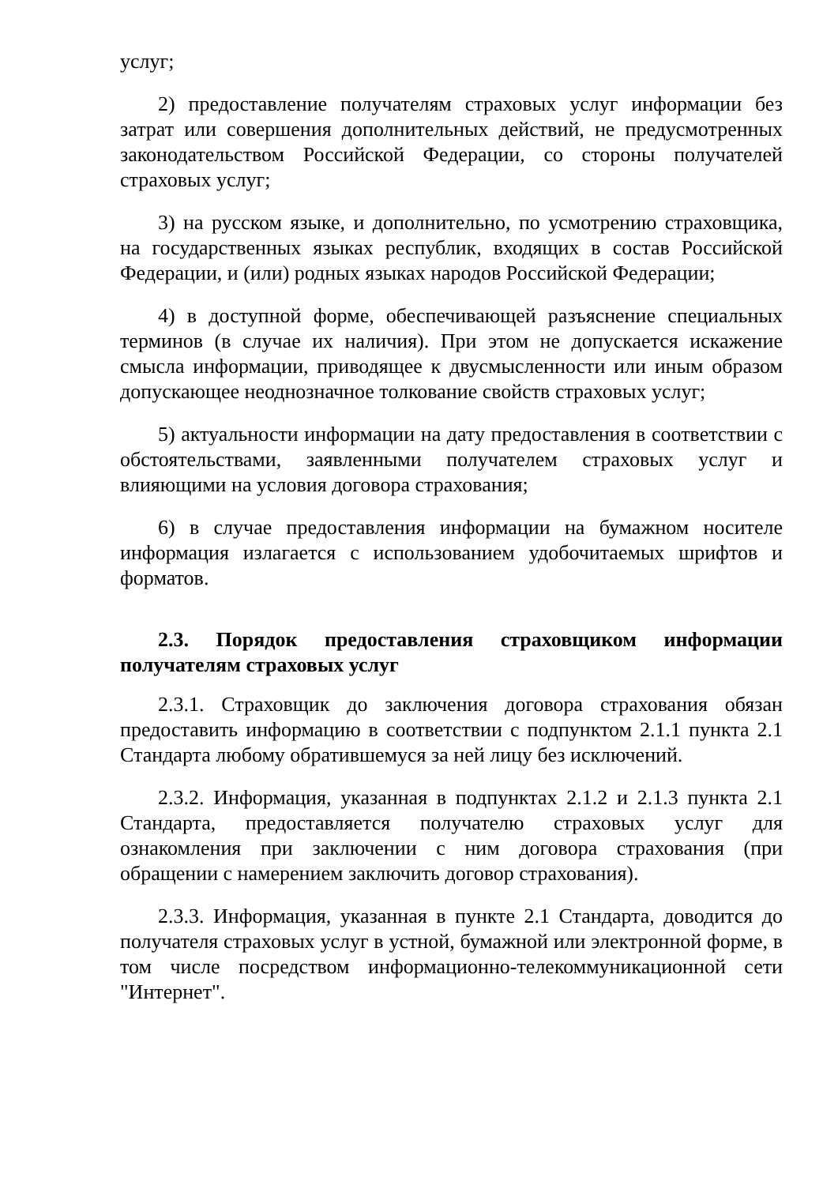услуг;
2) предоставление получателям страховых услуг информации без затрат или совершения дополнительных действий, не предусмотренных законодательством Российской Федерации, со стороны получателей страховых услуг;
3) на русском языке, и дополнительно, по усмотрению страховщика, на государственных языках республик, входящих в состав Российской Федерации, и (или) родных языках народов Российской Федерации;
4) в доступной форме, обеспечивающей разъяснение специальных терминов (в случае их наличия). При этом не допускается искажение смысла информации, приводящее к двусмысленности или иным образом допускающее неоднозначное толкование свойств страховых услуг;
5) актуальности информации на дату предоставления в соответствии с обстоятельствами, заявленными получателем страховых услуг и влияющими на условия договора страхования;
6) в случае предоставления информации на бумажном носителе информация излагается с использованием удобочитаемых шрифтов и форматов.
2.3. Порядок предоставления страховщиком информации получателям страховых услуг
2.3.1. Страховщик до заключения договора страхования обязан предоставить информацию в соответствии с подпунктом 2.1.1 пункта 2.1 Стандарта любому обратившемуся за ней лицу без исключений.
2.3.2. Информация, указанная в подпунктах 2.1.2 и 2.1.3 пункта 2.1 Стандарта, предоставляется получателю страховых услуг для ознакомления при заключении с ним договора страхования (при обращении с намерением заключить договор страхования).
2.3.3. Информация, указанная в пункте 2.1 Стандарта, доводится до получателя страховых услуг в устной, бумажной или электронной форме, в том числе посредством информационно-телекоммуникационной сети "Интернет".